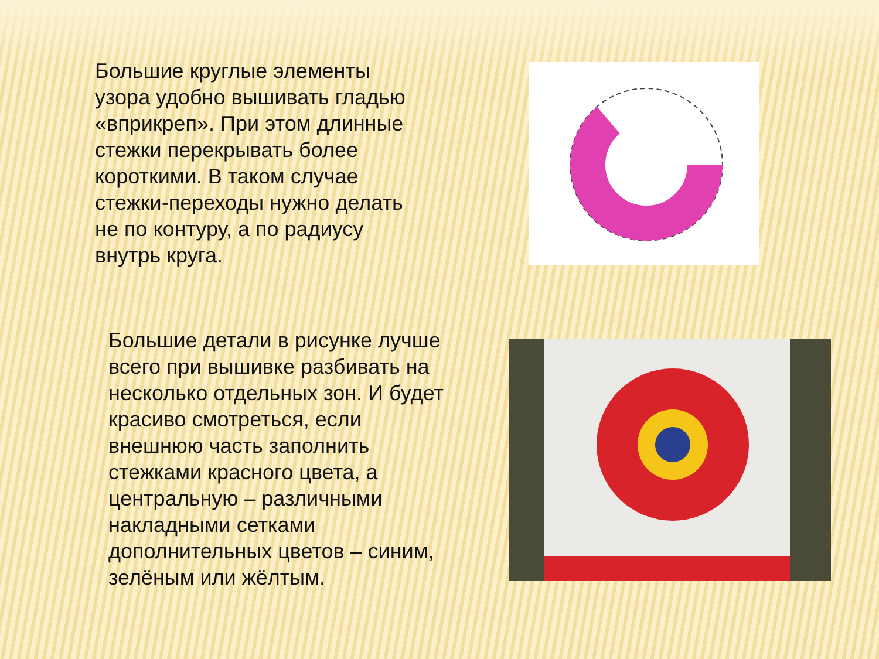Большие круглые элементы узора удобно вышивать гладью «вприкреп». При этом длинные стежки перекрывать более короткими. В таком случае стежки-переходы нужно делать не по контуру, а по радиусу внутрь круга.
Большие детали в рисунке лучше всего при вышивке разбивать на несколько отдельных зон. И будет красиво смотреться, если внешнюю часть заполнить стежками красного цвета, а центральную – различными накладными сетками дополнительных цветов – синим, зелёным или жёлтым.